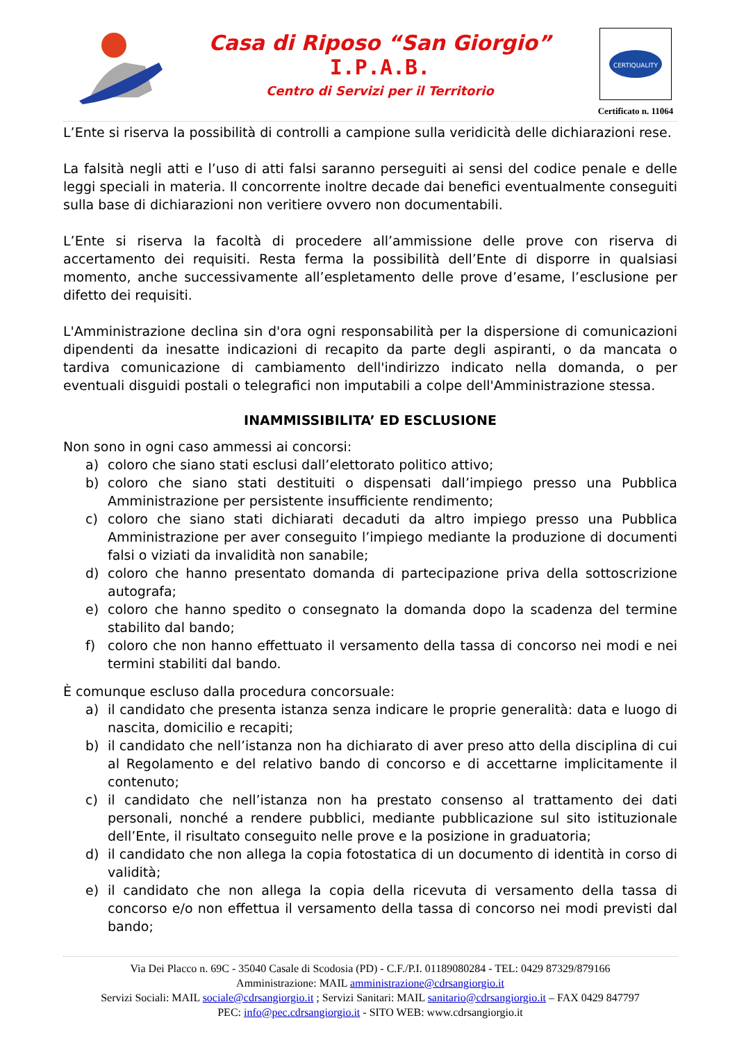Casa di Riposo “San Giorgio”
I.P.A.B.
Centro di Servizi per il Territorio
CERTIQUALITY
Certificato n. 11064
L’Ente si riserva la possibilità di controlli a campione sulla veridicità delle dichiarazioni rese.
La falsità negli atti e l’uso di atti falsi saranno perseguiti ai sensi del codice penale e delle leggi speciali in materia. Il concorrente inoltre decade dai benefici eventualmente conseguiti sulla base di dichiarazioni non veritiere ovvero non documentabili.
L’Ente si riserva la facoltà di procedere all’ammissione delle prove con riserva di accertamento dei requisiti. Resta ferma la possibilità dell’Ente di disporre in qualsiasi momento, anche successivamente all’espletamento delle prove d’esame, l’esclusione per difetto dei requisiti.
L'Amministrazione declina sin d'ora ogni responsabilità per la dispersione di comunicazioni dipendenti da inesatte indicazioni di recapito da parte degli aspiranti, o da mancata o tardiva comunicazione di cambiamento dell'indirizzo indicato nella domanda, o per eventuali disguidi postali o telegrafici non imputabili a colpe dell'Amministrazione stessa.
INAMMISSIBILITA’ ED ESCLUSIONE
Non sono in ogni caso ammessi ai concorsi:
a) coloro che siano stati esclusi dall’elettorato politico attivo;
b) coloro che siano stati destituiti o dispensati dall’impiego presso una Pubblica Amministrazione per persistente insufficiente rendimento;
c) coloro che siano stati dichiarati decaduti da altro impiego presso una Pubblica Amministrazione per aver conseguito l’impiego mediante la produzione di documenti falsi o viziati da invalidità non sanabile;
d) coloro che hanno presentato domanda di partecipazione priva della sottoscrizione autografa;
e) coloro che hanno spedito o consegnato la domanda dopo la scadenza del termine stabilito dal bando;
f) coloro che non hanno effettuato il versamento della tassa di concorso nei modi e nei termini stabiliti dal bando.
È comunque escluso dalla procedura concorsuale:
a) il candidato che presenta istanza senza indicare le proprie generalità: data e luogo di nascita, domicilio e recapiti;
b) il candidato che nell’istanza non ha dichiarato di aver preso atto della disciplina di cui al Regolamento e del relativo bando di concorso e di accettarne implicitamente il contenuto;
c) il candidato che nell’istanza non ha prestato consenso al trattamento dei dati personali, nonché a rendere pubblici, mediante pubblicazione sul sito istituzionale dell’Ente, il risultato conseguito nelle prove e la posizione in graduatoria;
d) il candidato che non allega la copia fotostatica di un documento di identità in corso di validità;
e) il candidato che non allega la copia della ricevuta di versamento della tassa di concorso e/o non effettua il versamento della tassa di concorso nei modi previsti dal bando;
Via Dei Placco n. 69C - 35040 Casale di Scodosia (PD) - C.F./P.I. 01189080284 - TEL: 0429 87329/879166
Amministrazione: MAIL amministrazione@cdrsangiorgio.it
Servizi Sociali: MAIL sociale@cdrsangiorgio.it ; Servizi Sanitari: MAIL sanitario@cdrsangiorgio.it – FAX 0429 847797
PEC: info@pec.cdrsangiorgio.it - SITO WEB: www.cdrsangiorgio.it